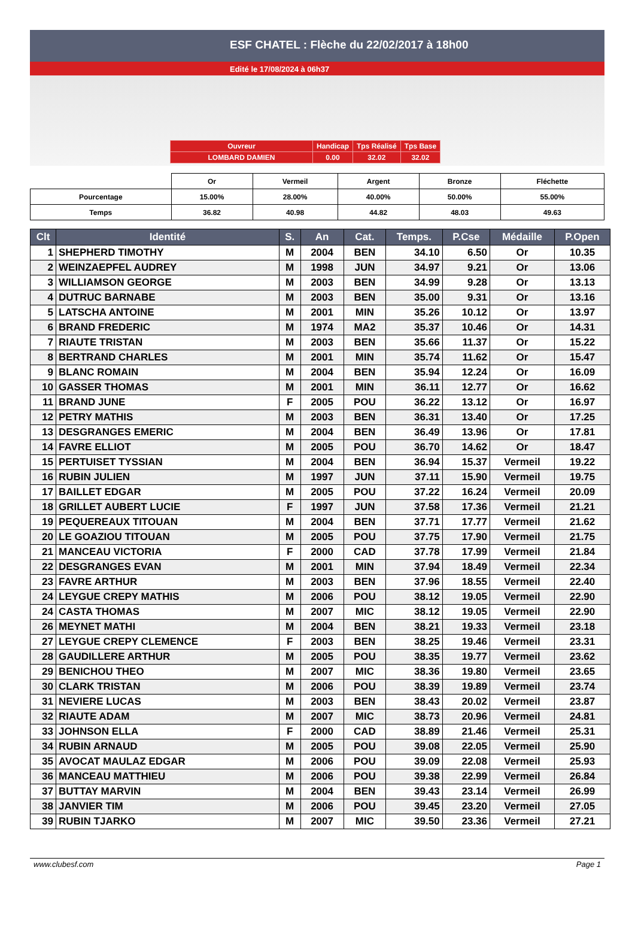ESF CHATEL : Flèche du 22/02/2017 à 18h00
Edité le 17/08/2024 à 06h37
| Ouvreur | Handicap | Tps Réalisé | Tps Base |
| LOMBARD DAMIEN | 0.00 | 32.02 | 32.02 |
| | Or | Vermeil | Argent | Bronze | Fléchette |
| Pourcentage | 15.00% | 28.00% | 40.00% | 50.00% | 55.00% |
| Temps | 36.82 | 40.98 | 44.82 | 48.03 | 49.63 |
| Clt | Identité | S. | An | Cat. | Temps. | P.Cse | Médaille | P.Open |
| --- | --- | --- | --- | --- | --- | --- | --- | --- |
| 1 | SHEPHERD TIMOTHY | M | 2004 | BEN | 34.10 | 6.50 | Or | 10.35 |
| 2 | WEINZAEPFEL AUDREY | M | 1998 | JUN | 34.97 | 9.21 | Or | 13.06 |
| 3 | WILLIAMSON GEORGE | M | 2003 | BEN | 34.99 | 9.28 | Or | 13.13 |
| 4 | DUTRUC BARNABE | M | 2003 | BEN | 35.00 | 9.31 | Or | 13.16 |
| 5 | LATSCHA ANTOINE | M | 2001 | MIN | 35.26 | 10.12 | Or | 13.97 |
| 6 | BRAND FREDERIC | M | 1974 | MA2 | 35.37 | 10.46 | Or | 14.31 |
| 7 | RIAUTE TRISTAN | M | 2003 | BEN | 35.66 | 11.37 | Or | 15.22 |
| 8 | BERTRAND CHARLES | M | 2001 | MIN | 35.74 | 11.62 | Or | 15.47 |
| 9 | BLANC ROMAIN | M | 2004 | BEN | 35.94 | 12.24 | Or | 16.09 |
| 10 | GASSER THOMAS | M | 2001 | MIN | 36.11 | 12.77 | Or | 16.62 |
| 11 | BRAND JUNE | F | 2005 | POU | 36.22 | 13.12 | Or | 16.97 |
| 12 | PETRY MATHIS | M | 2003 | BEN | 36.31 | 13.40 | Or | 17.25 |
| 13 | DESGRANGES EMERIC | M | 2004 | BEN | 36.49 | 13.96 | Or | 17.81 |
| 14 | FAVRE ELLIOT | M | 2005 | POU | 36.70 | 14.62 | Or | 18.47 |
| 15 | PERTUISET TYSSIAN | M | 2004 | BEN | 36.94 | 15.37 | Vermeil | 19.22 |
| 16 | RUBIN JULIEN | M | 1997 | JUN | 37.11 | 15.90 | Vermeil | 19.75 |
| 17 | BAILLET EDGAR | M | 2005 | POU | 37.22 | 16.24 | Vermeil | 20.09 |
| 18 | GRILLET AUBERT LUCIE | F | 1997 | JUN | 37.58 | 17.36 | Vermeil | 21.21 |
| 19 | PEQUEREAUX TITOUAN | M | 2004 | BEN | 37.71 | 17.77 | Vermeil | 21.62 |
| 20 | LE GOAZIOU TITOUAN | M | 2005 | POU | 37.75 | 17.90 | Vermeil | 21.75 |
| 21 | MANCEAU VICTORIA | F | 2000 | CAD | 37.78 | 17.99 | Vermeil | 21.84 |
| 22 | DESGRANGES EVAN | M | 2001 | MIN | 37.94 | 18.49 | Vermeil | 22.34 |
| 23 | FAVRE ARTHUR | M | 2003 | BEN | 37.96 | 18.55 | Vermeil | 22.40 |
| 24 | LEYGUE CREPY MATHIS | M | 2006 | POU | 38.12 | 19.05 | Vermeil | 22.90 |
| 24 | CASTA THOMAS | M | 2007 | MIC | 38.12 | 19.05 | Vermeil | 22.90 |
| 26 | MEYNET MATHI | M | 2004 | BEN | 38.21 | 19.33 | Vermeil | 23.18 |
| 27 | LEYGUE CREPY CLEMENCE | F | 2003 | BEN | 38.25 | 19.46 | Vermeil | 23.31 |
| 28 | GAUDILLERE ARTHUR | M | 2005 | POU | 38.35 | 19.77 | Vermeil | 23.62 |
| 29 | BENICHOU THEO | M | 2007 | MIC | 38.36 | 19.80 | Vermeil | 23.65 |
| 30 | CLARK TRISTAN | M | 2006 | POU | 38.39 | 19.89 | Vermeil | 23.74 |
| 31 | NEVIERE LUCAS | M | 2003 | BEN | 38.43 | 20.02 | Vermeil | 23.87 |
| 32 | RIAUTE ADAM | M | 2007 | MIC | 38.73 | 20.96 | Vermeil | 24.81 |
| 33 | JOHNSON ELLA | F | 2000 | CAD | 38.89 | 21.46 | Vermeil | 25.31 |
| 34 | RUBIN ARNAUD | M | 2005 | POU | 39.08 | 22.05 | Vermeil | 25.90 |
| 35 | AVOCAT MAULAZ EDGAR | M | 2006 | POU | 39.09 | 22.08 | Vermeil | 25.93 |
| 36 | MANCEAU MATTHIEU | M | 2006 | POU | 39.38 | 22.99 | Vermeil | 26.84 |
| 37 | BUTTAY MARVIN | M | 2004 | BEN | 39.43 | 23.14 | Vermeil | 26.99 |
| 38 | JANVIER TIM | M | 2006 | POU | 39.45 | 23.20 | Vermeil | 27.05 |
| 39 | RUBIN TJARKO | M | 2007 | MIC | 39.50 | 23.36 | Vermeil | 27.21 |
www.clubesf.com Page 1